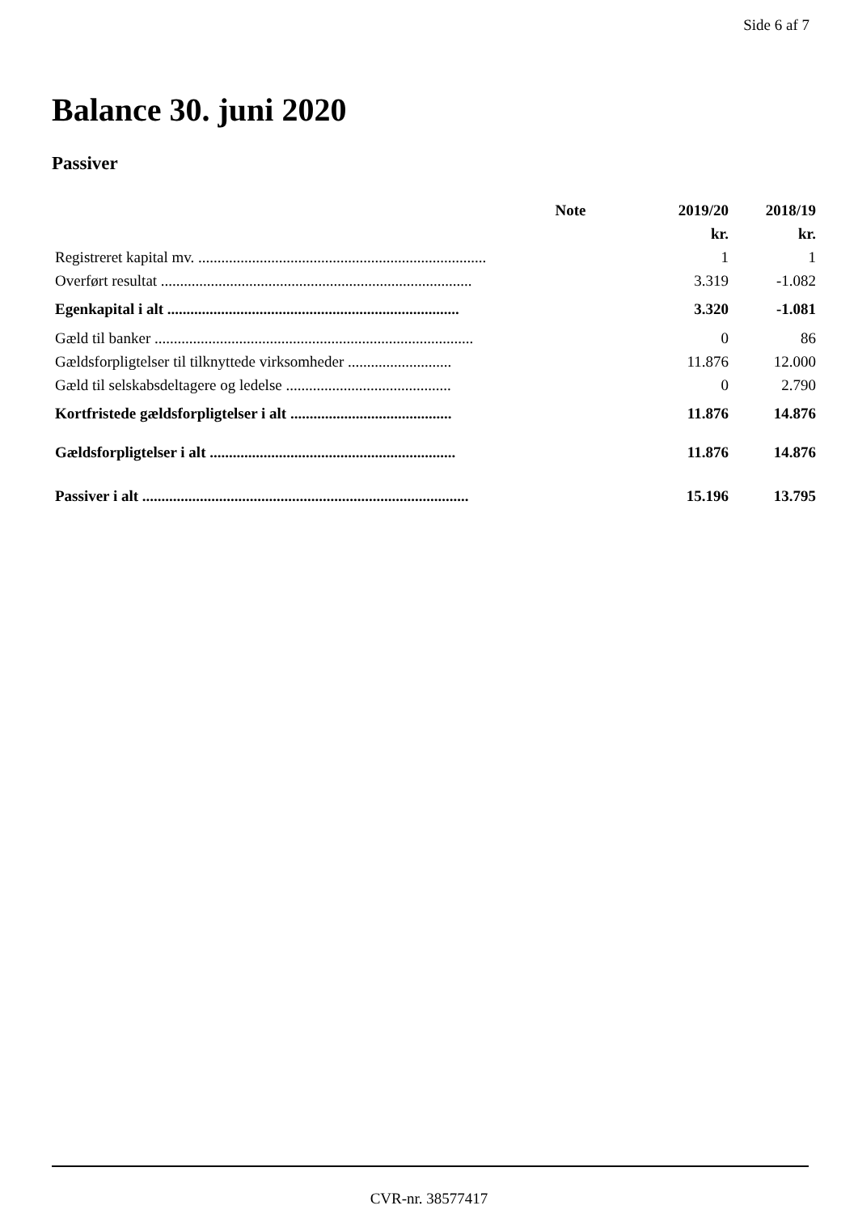Side 6 af 7
Balance 30. juni 2020
Passiver
| | Note | 2019/20 | 2018/19 |
| --- | --- | --- | --- |
| | | kr. | kr. |
| Registreret kapital mv. ........................................................................... | | 1 | 1 |
| Overført resultat ................................................................................. | | 3.319 | -1.082 |
| Egenkapital i alt ............................................................................ | | 3.320 | -1.081 |
| Gæld til banker ................................................................................... | | 0 | 86 |
| Gældsforpligtelser til tilknyttede virksomheder ........................... | | 11.876 | 12.000 |
| Gæld til selskabsdeltagere og ledelse ........................................... | | 0 | 2.790 |
| Kortfristede gældsforpligtelser i alt .......................................... | | 11.876 | 14.876 |
| Gældsforpligtelser i alt ................................................................ | | 11.876 | 14.876 |
| Passiver i alt ..................................................................................... | | 15.196 | 13.795 |
CVR-nr. 38577417